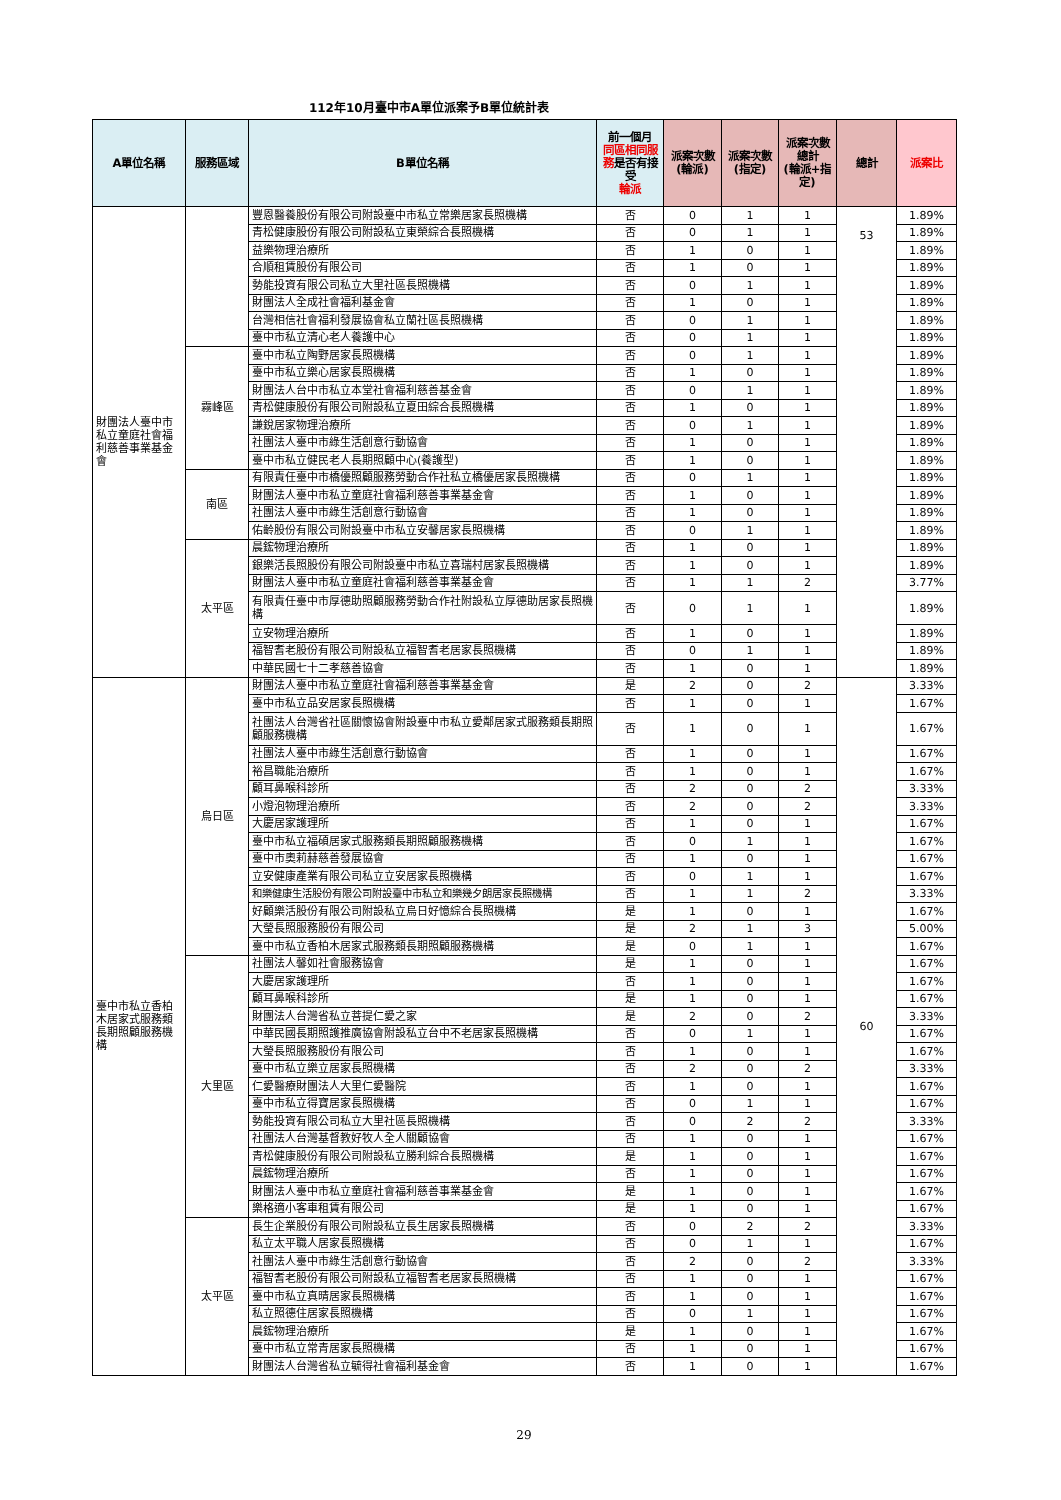112年10月臺中市A單位派案予B單位統計表
| A單位名稱 | 服務區域 | B單位名稱 | 前一個月 同區相同服務 是否有接受 輪派 | 派案次數 (輪派) | 派案次數 (指定) | 派案次數 總計 (輪派+指定) | 總計 | 派案比 |
| --- | --- | --- | --- | --- | --- | --- | --- | --- |
| 財團法人臺中市私立童庭社會福利慈善事業基金會 | | 豐恩醫養股份有限公司附設臺中市私立常樂居家長照機構 | 否 | 0 | 1 | 1 | 53 | 1.89% |
| | | 青松健康股份有限公司附設私立東榮綜合長照機構 | 否 | 0 | 1 | 1 | | 1.89% |
| | | 益樂物理治療所 | 否 | 1 | 0 | 1 | | 1.89% |
| | | 合順租賃股份有限公司 | 否 | 1 | 0 | 1 | | 1.89% |
| | | 勢能投資有限公司私立大里社區長照機構 | 否 | 0 | 1 | 1 | | 1.89% |
| | | 財團法人全成社會福利基金會 | 否 | 1 | 0 | 1 | | 1.89% |
| | | 台灣相信社會福利發展協會私立蘭社區長照機構 | 否 | 0 | 1 | 1 | | 1.89% |
| | | 臺中市私立清心老人養護中心 | 否 | 0 | 1 | 1 | | 1.89% |
| | 霧峰區 | 臺中市私立陶野居家長照機構 | 否 | 0 | 1 | 1 | | 1.89% |
| | | 臺中市私立樂心居家長照機構 | 否 | 1 | 0 | 1 | | 1.89% |
| | | 財團法人台中市私立本堂社會福利慈善基金會 | 否 | 0 | 1 | 1 | | 1.89% |
| | | 青松健康股份有限公司附設私立夏田綜合長照機構 | 否 | 1 | 0 | 1 | | 1.89% |
| | | 謙銳居家物理治療所 | 否 | 0 | 1 | 1 | | 1.89% |
| | | 社團法人臺中市綠生活創意行動協會 | 否 | 1 | 0 | 1 | | 1.89% |
| | | 臺中市私立健民老人長期照顧中心(養護型) | 否 | 1 | 0 | 1 | | 1.89% |
| | 南區 | 有限責任臺中市橋優照顧服務勞動合作社私立橋優居家長照機構 | 否 | 0 | 1 | 1 | | 1.89% |
| | | 財團法人臺中市私立童庭社會福利慈善事業基金會 | 否 | 1 | 0 | 1 | | 1.89% |
| | | 社團法人臺中市綠生活創意行動協會 | 否 | 1 | 0 | 1 | | 1.89% |
| | | 佑齡股份有限公司附設臺中市私立安馨居家長照機構 | 否 | 0 | 1 | 1 | | 1.89% |
| | 太平區 | 晨鋐物理治療所 | 否 | 1 | 0 | 1 | | 1.89% |
| | | 銀樂活長照股份有限公司附設臺中市私立喜瑞村居家長照機構 | 否 | 1 | 0 | 1 | | 1.89% |
| | | 財團法人臺中市私立童庭社會福利慈善事業基金會 | 否 | 1 | 1 | 2 | | 3.77% |
| | | 有限責任臺中市厚德助照顧服務勞動合作社附設私立厚德助居家長照機構 | 否 | 0 | 1 | 1 | | 1.89% |
| | | 立安物理治療所 | 否 | 1 | 0 | 1 | | 1.89% |
| | | 福智耆老股份有限公司附設私立福智耆老居家長照機構 | 否 | 0 | 1 | 1 | | 1.89% |
| | | 中華民國七十二孝慈善協會 | 否 | 1 | 0 | 1 | | 1.89% |
| 臺中市私立香柏木居家式服務類長期照顧服務機構 | 烏日區 | 財團法人臺中市私立童庭社會福利慈善事業基金會 | 是 | 2 | 0 | 2 | 60 | 3.33% |
| | | 臺中市私立品安居家長照機構 | 否 | 1 | 0 | 1 | | 1.67% |
| | | 社團法人台灣省社區關懷協會附設臺中市私立愛鄰居家式服務類長期照顧服務機構 | 否 | 1 | 0 | 1 | | 1.67% |
| | | 社團法人臺中市綠生活創意行動協會 | 否 | 1 | 0 | 1 | | 1.67% |
| | | 裕昌職能治療所 | 否 | 1 | 0 | 1 | | 1.67% |
| | | 顧耳鼻喉科診所 | 否 | 2 | 0 | 2 | | 3.33% |
| | | 小燈泡物理治療所 | 否 | 2 | 0 | 2 | | 3.33% |
| | | 大慶居家護理所 | 否 | 1 | 0 | 1 | | 1.67% |
| | | 臺中市私立福碩居家式服務類長期照顧服務機構 | 否 | 0 | 1 | 1 | | 1.67% |
| | | 臺中市奧莉赫慈善發展協會 | 否 | 1 | 0 | 1 | | 1.67% |
| | | 立安健康產業有限公司私立立安居家長照機構 | 否 | 0 | 1 | 1 | | 1.67% |
| | | 和樂健康生活股份有限公司附設臺中市私立和樂幾夕朗居家長照機構 | 否 | 1 | 1 | 2 | | 3.33% |
| | | 好顧樂活股份有限公司附設私立烏日好憶綜合長照機構 | 是 | 1 | 0 | 1 | | 1.67% |
| | | 大瑩長照服務股份有限公司 | 是 | 2 | 1 | 3 | | 5.00% |
| | | 臺中市私立香柏木居家式服務類長期照顧服務機構 | 是 | 0 | 1 | 1 | | 1.67% |
| | 大里區 | 社團法人馨如社會服務協會 | 是 | 1 | 0 | 1 | | 1.67% |
| | | 大慶居家護理所 | 否 | 1 | 0 | 1 | | 1.67% |
| | | 顧耳鼻喉科診所 | 是 | 1 | 0 | 1 | | 1.67% |
| | | 財團法人台灣省私立菩提仁愛之家 | 是 | 2 | 0 | 2 | | 3.33% |
| | | 中華民國長期照護推廣協會附設私立台中不老居家長照機構 | 否 | 0 | 1 | 1 | | 1.67% |
| | | 大瑩長照服務股份有限公司 | 否 | 1 | 0 | 1 | | 1.67% |
| | | 臺中市私立樂立居家長照機構 | 否 | 2 | 0 | 2 | | 3.33% |
| | | 仁愛醫療財團法人大里仁愛醫院 | 否 | 1 | 0 | 1 | | 1.67% |
| | | 臺中市私立得寶居家長照機構 | 否 | 0 | 1 | 1 | | 1.67% |
| | | 勢能投資有限公司私立大里社區長照機構 | 否 | 0 | 2 | 2 | | 3.33% |
| | | 社團法人台灣基督教好牧人全人關顧協會 | 否 | 1 | 0 | 1 | | 1.67% |
| | | 青松健康股份有限公司附設私立勝利綜合長照機構 | 是 | 1 | 0 | 1 | | 1.67% |
| | | 晨鋐物理治療所 | 否 | 1 | 0 | 1 | | 1.67% |
| | | 財團法人臺中市私立童庭社會福利慈善事業基金會 | 是 | 1 | 0 | 1 | | 1.67% |
| | | 樂格適小客車租賃有限公司 | 是 | 1 | 0 | 1 | | 1.67% |
| | 太平區 | 長生企業股份有限公司附設私立長生居家長照機構 | 否 | 0 | 2 | 2 | | 3.33% |
| | | 私立太平職人居家長照機構 | 否 | 0 | 1 | 1 | | 1.67% |
| | | 社團法人臺中市綠生活創意行動協會 | 否 | 2 | 0 | 2 | | 3.33% |
| | | 福智耆老股份有限公司附設私立福智耆老居家長照機構 | 否 | 1 | 0 | 1 | | 1.67% |
| | | 臺中市私立真晴居家長照機構 | 否 | 1 | 0 | 1 | | 1.67% |
| | | 私立照德住居家長照機構 | 否 | 0 | 1 | 1 | | 1.67% |
| | | 晨鋐物理治療所 | 是 | 1 | 0 | 1 | | 1.67% |
| | | 臺中市私立常青居家長照機構 | 否 | 1 | 0 | 1 | | 1.67% |
| | | 財團法人台灣省私立毓得社會福利基金會 | 否 | 1 | 0 | 1 | | 1.67% |
29